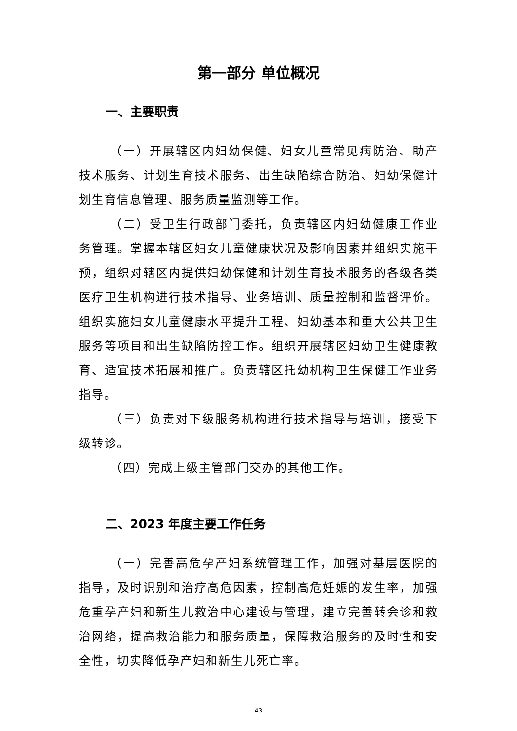第一部分 单位概况
一、主要职责
（一）开展辖区内妇幼保健、妇女儿童常见病防治、助产技术服务、计划生育技术服务、出生缺陷综合防治、妇幼保健计划生育信息管理、服务质量监测等工作。
（二）受卫生行政部门委托，负责辖区内妇幼健康工作业务管理。掌握本辖区妇女儿童健康状况及影响因素并组织实施干预，组织对辖区内提供妇幼保健和计划生育技术服务的各级各类医疗卫生机构进行技术指导、业务培训、质量控制和监督评价。组织实施妇女儿童健康水平提升工程、妇幼基本和重大公共卫生服务等项目和出生缺陷防控工作。组织开展辖区妇幼卫生健康教育、适宜技术拓展和推广。负责辖区托幼机构卫生保健工作业务指导。
（三）负责对下级服务机构进行技术指导与培训，接受下级转诊。
（四）完成上级主管部门交办的其他工作。
二、2023 年度主要工作任务
（一）完善高危孕产妇系统管理工作，加强对基层医院的指导，及时识别和治疗高危因素，控制高危妊娠的发生率，加强危重孕产妇和新生儿救治中心建设与管理，建立完善转会诊和救治网络，提高救治能力和服务质量，保障救治服务的及时性和安全性，切实降低孕产妇和新生儿死亡率。
43